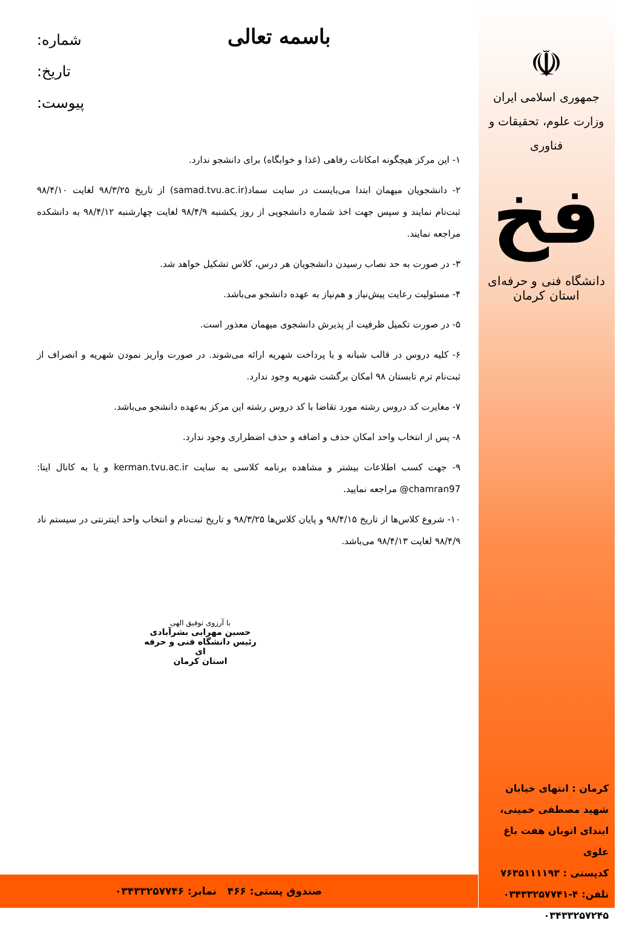☫
جمهوری اسلامی ایران
وزارت علوم، تحقیقات و فناوری
فخ
دانشگاه فنی و حرفه‌ای استان کرمان
باسمه تعالی
شماره:
تاریخ:
پیوست:
۱- این مرکز هیچگونه امکانات رفاهی (غذا و خوابگاه) برای دانشجو ندارد.
۲- دانشجویان میهمان ابتدا می‌بایست در سایت سماد(samad.tvu.ac.ir) از تاریخ ۹۸/۳/۲۵ لغایت ۹۸/۴/۱۰ ثبت‌نام نمایند و سپس جهت اخذ شماره دانشجویی از روز یکشنبه ۹۸/۴/۹ لغایت چهارشنبه ۹۸/۴/۱۲ به دانشکده مراجعه نمایند.
۳- در صورت به حد نصاب رسیدن دانشجویان هر درس، کلاس تشکیل خواهد شد.
۴- مسئولیت رعایت پیش‌نیاز و هم‌نیاز به عهده دانشجو می‌باشد.
۵- در صورت تکمیل ظرفیت از پذیرش دانشجوی میهمان معذور است.
۶- کلیه دروس در قالب شبانه و با پرداخت شهریه ارائه می‌شوند. در صورت واریز نمودن شهریه و انصراف از ثبت‌نام ترم تابستان ۹۸ امکان برگشت شهریه وجود ندارد.
۷- مغایرت کد دروس رشته مورد تقاضا با کد دروس رشته این مرکز به‌عهده دانشجو می‌باشد.
۸- پس از انتخاب واحد امکان حذف و اضافه و حذف اضطراری وجود ندارد.
۹- جهت کسب اطلاعات بیشتر و مشاهده برنامه کلاسی به سایت kerman.tvu.ac.ir و یا به کانال ایتا: chamran97@ مراجعه نمایید.
۱۰- شروع کلاس‌ها از تاریخ ۹۸/۴/۱۵ و پایان کلاس‌ها ۹۸/۳/۲۵ و تاریخ ثبت‌نام و انتخاب واحد اینترنتی در سیستم ناد ۹۸/۴/۹ لغایت ۹۸/۴/۱۳ می‌باشد.
با آرزوی توفیق الهی
حسین مهرابی بشرآبادی
رئیس دانشگاه فنی و حرفه ای
استان کرمان
کرمان : انتهای خیابان شهید مصطفی خمینی، ابتدای اتوبان هفت باغ علوی
کدپستی : ۷۶۳۵۱۱۱۱۹۳
تلفن: ۴-۰۳۴۳۳۲۵۷۷۴۱
۰۳۴۳۳۲۵۷۲۴۵
صندوق پستی: ۴۶۶ نمابر: ۰۳۴۳۳۲۵۷۷۴۶